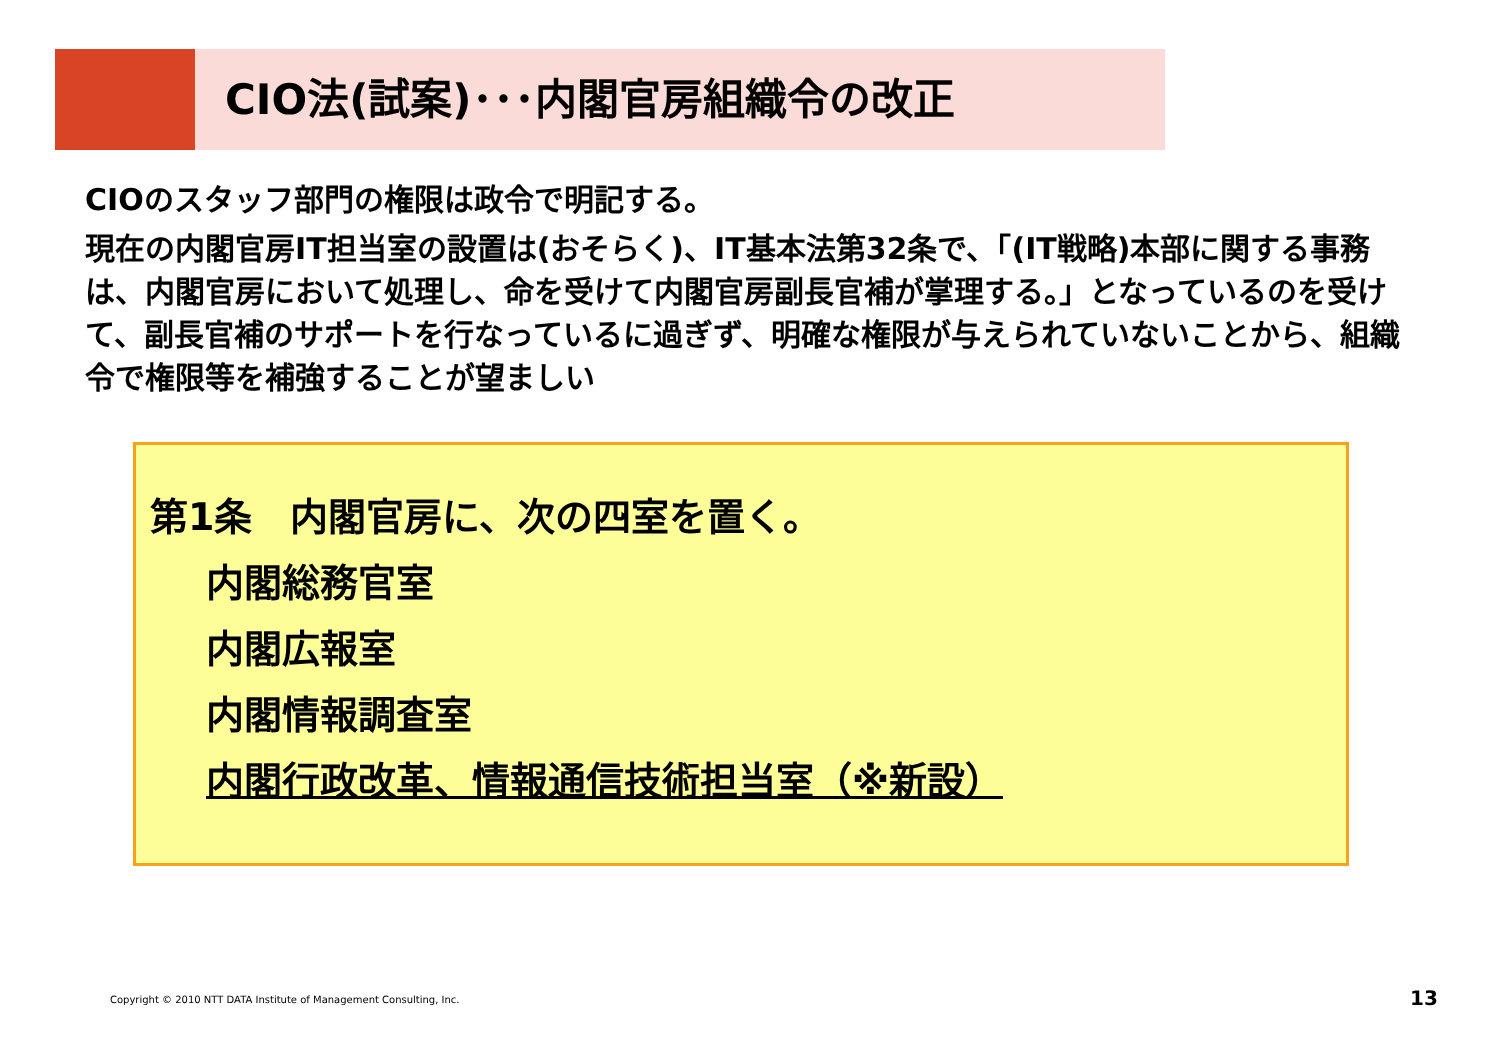CIO法(試案)･･･内閣官房組織令の改正
CIOのスタッフ部門の権限は政令で明記する。
現在の内閣官房IT担当室の設置は(おそらく)、IT基本法第32条で、「(IT戦略)本部に関する事務は、内閣官房において処理し、命を受けて内閣官房副長官補が掌理する。」となっているのを受けて、副長官補のサポートを行なっているに過ぎず、明確な権限が与えられていないことから、組織令で権限等を補強することが望ましい
第1条　内閣官房に、次の四室を置く。
内閣総務官室
内閣広報室
内閣情報調査室
内閣行政改革、情報通信技術担当室（※新設）
Copyright © 2010 NTT DATA Institute of Management Consulting, Inc.
13